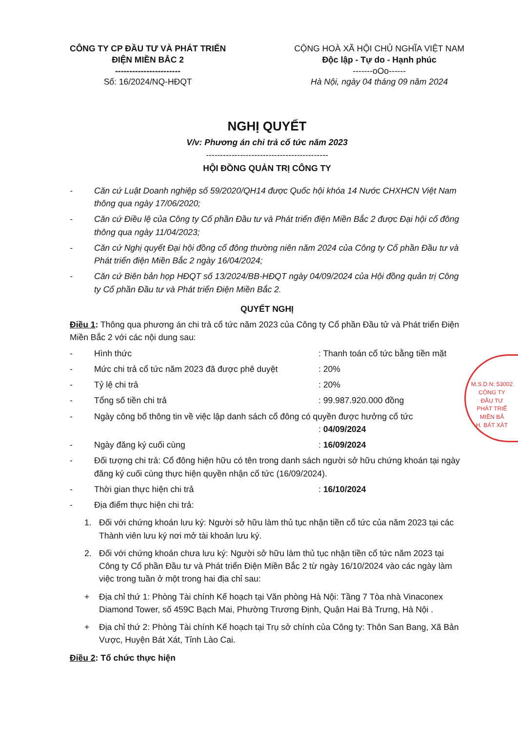CÔNG TY CP ĐẦU TƯ VÀ PHÁT TRIỂN
ĐIỆN MIỀN BẮC 2
-----------------------
Số: 16/2024/NQ-HĐQT
CỘNG HOÀ XÃ HỘI CHỦ NGHĨA VIỆT NAM
Độc lập - Tự do - Hạnh phúc
-------oOo------
Hà Nội, ngày 04 tháng 09 năm 2024
NGHỊ QUYẾT
V/v: Phương án chi trả cổ tức năm 2023
-------------------------------------------
HỘI ĐỒNG QUẢN TRỊ CÔNG TY
- Căn cứ Luật Doanh nghiệp số 59/2020/QH14 được Quốc hội khóa 14 Nước CHXHCN Việt Nam thông qua ngày 17/06/2020;
- Căn cứ Điều lệ của Công ty Cổ phần Đầu tư và Phát triển điện Miền Bắc 2 được Đại hội cổ đông thông qua ngày 11/04/2023;
- Căn cứ Nghị quyết Đại hội đồng cổ đông thường niên năm 2024 của Công ty Cổ phần Đầu tư và Phát triển điện Miền Bắc 2 ngày 16/04/2024;
- Căn cứ Biên bản họp HĐQT số 13/2024/BB-HĐQT ngày 04/09/2024 của Hội đồng quản trị Công ty Cổ phần Đầu tư và Phát triển Điện Miền Bắc 2.
QUYẾT NGHỊ
Điều 1: Thông qua phương án chi trả cổ tức năm 2023 của Công ty Cổ phần Đầu tử và Phát triển Điện Miền Bắc 2 với các nội dung sau:
- Hình thức: Thanh toán cổ tức bằng tiền mặt
- Mức chi trả cổ tức năm 2023 đã được phê duyệt: 20%
- Tỷ lệ chi trả: 20%
- Tổng số tiền chi trả: 99.987.920.000 đồng
- Ngày công bố thông tin về việc lập danh sách cổ đông có quyền được hưởng cổ tức
: 04/09/2024
- Ngày đăng ký cuối cùng: 16/09/2024
- Đối tượng chi trả: Cổ đông hiện hữu có tên trong danh sách người sở hữu chứng khoán tại ngày đăng ký cuối cùng thực hiện quyền nhận cổ tức (16/09/2024).
- Thời gian thực hiện chi trả: 16/10/2024
- Địa điểm thực hiện chi trả:
1. Đối với chứng khoán lưu ký: Người sở hữu làm thủ tục nhận tiền cổ tức của năm 2023 tại các Thành viên lưu ký nơi mở tài khoản lưu ký.
2. Đối với chứng khoán chưa lưu ký: Người sở hữu làm thủ tục nhận tiền cổ tức năm 2023 tại Công ty Cổ phần Đầu tư và Phát triển Điện Miền Bắc 2 từ ngày 16/10/2024 vào các ngày làm việc trong tuần ở một trong hai địa chỉ sau:
+ Địa chỉ thứ 1: Phòng Tài chính Kế hoạch tại Văn phòng Hà Nội: Tầng 7 Tòa nhà Vinaconex Diamond Tower, số 459C Bạch Mai, Phường Trương Định, Quận Hai Bà Trưng, Hà Nội .
+ Địa chỉ thứ 2: Phòng Tài chính Kế hoạch tại Trụ sở chính của Công ty: Thôn San Bang, Xã Bản Vược, Huyện Bát Xát, Tỉnh Lào Cai.
Điều 2: Tổ chức thực hiện
M.S.D.N: 53002
CÔNG TY
ĐẦU TƯ
PHÁT TRIỂ
MIỀN BẮ
H. BÁT XÁT